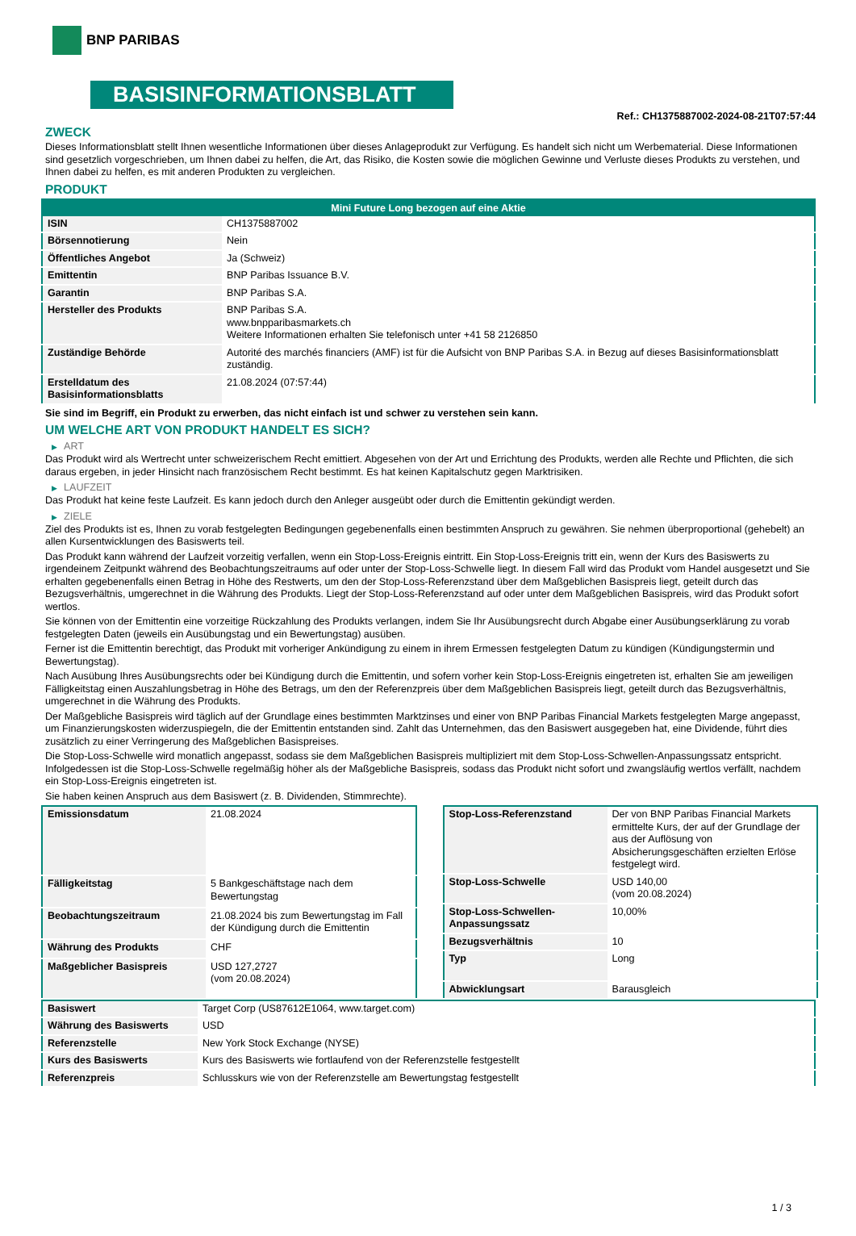BNP PARIBAS
BASISINFORMATIONSBLATT
Ref.: CH1375887002-2024-08-21T07:57:44
ZWECK
Dieses Informationsblatt stellt Ihnen wesentliche Informationen über dieses Anlageprodukt zur Verfügung. Es handelt sich nicht um Werbematerial. Diese Informationen sind gesetzlich vorgeschrieben, um Ihnen dabei zu helfen, die Art, das Risiko, die Kosten sowie die möglichen Gewinne und Verluste dieses Produkts zu verstehen, und Ihnen dabei zu helfen, es mit anderen Produkten zu vergleichen.
PRODUKT
| Mini Future Long bezogen auf eine Aktie | |
| --- | --- |
| ISIN | CH1375887002 |
| Börsennotierung | Nein |
| Öffentliches Angebot | Ja (Schweiz) |
| Emittentin | BNP Paribas Issuance B.V. |
| Garantin | BNP Paribas S.A. |
| Hersteller des Produkts | BNP Paribas S.A. www.bnpparibasmarkets.ch Weitere Informationen erhalten Sie telefonisch unter +41 58 2126850 |
| Zuständige Behörde | Autorité des marchés financiers (AMF) ist für die Aufsicht von BNP Paribas S.A. in Bezug auf dieses Basisinformationsblatt zuständig. |
| Erstelldatum des Basisinformationsblatts | 21.08.2024 (07:57:44) |
Sie sind im Begriff, ein Produkt zu erwerben, das nicht einfach ist und schwer zu verstehen sein kann.
UM WELCHE ART VON PRODUKT HANDELT ES SICH?
▶ ART
Das Produkt wird als Wertrecht unter schweizerischem Recht emittiert. Abgesehen von der Art und Errichtung des Produkts, werden alle Rechte und Pflichten, die sich daraus ergeben, in jeder Hinsicht nach französischem Recht bestimmt. Es hat keinen Kapitalschutz gegen Marktrisiken.
▶ LAUFZEIT
Das Produkt hat keine feste Laufzeit. Es kann jedoch durch den Anleger ausgeübt oder durch die Emittentin gekündigt werden.
▶ ZIELE
Ziel des Produkts ist es, Ihnen zu vorab festgelegten Bedingungen gegebenenfalls einen bestimmten Anspruch zu gewähren. Sie nehmen überproportional (gehebelt) an allen Kursentwicklungen des Basiswerts teil.
Das Produkt kann während der Laufzeit vorzeitig verfallen, wenn ein Stop-Loss-Ereignis eintritt. Ein Stop-Loss-Ereignis tritt ein, wenn der Kurs des Basiswerts zu irgendeinem Zeitpunkt während des Beobachtungszeitraums auf oder unter der Stop-Loss-Schwelle liegt. In diesem Fall wird das Produkt vom Handel ausgesetzt und Sie erhalten gegebenenfalls einen Betrag in Höhe des Restwerts, um den der Stop-Loss-Referenzstand über dem Maßgeblichen Basispreis liegt, geteilt durch das Bezugsverhältnis, umgerechnet in die Währung des Produkts. Liegt der Stop-Loss-Referenzstand auf oder unter dem Maßgeblichen Basispreis, wird das Produkt sofort wertlos.
Sie können von der Emittentin eine vorzeitige Rückzahlung des Produkts verlangen, indem Sie Ihr Ausübungsrecht durch Abgabe einer Ausübungserklärung zu vorab festgelegten Daten (jeweils ein Ausübungstag und ein Bewertungstag) ausüben.
Ferner ist die Emittentin berechtigt, das Produkt mit vorheriger Ankündigung zu einem in ihrem Ermessen festgelegten Datum zu kündigen (Kündigungstermin und Bewertungstag).
Nach Ausübung Ihres Ausübungsrechts oder bei Kündigung durch die Emittentin, und sofern vorher kein Stop-Loss-Ereignis eingetreten ist, erhalten Sie am jeweiligen Fälligkeitstag einen Auszahlungsbetrag in Höhe des Betrags, um den der Referenzpreis über dem Maßgeblichen Basispreis liegt, geteilt durch das Bezugsverhältnis, umgerechnet in die Währung des Produkts.
Der Maßgebliche Basispreis wird täglich auf der Grundlage eines bestimmten Marktzinses und einer von BNP Paribas Financial Markets festgelegten Marge angepasst, um Finanzierungskosten widerzuspiegeln, die der Emittentin entstanden sind. Zahlt das Unternehmen, das den Basiswert ausgegeben hat, eine Dividende, führt dies zusätzlich zu einer Verringerung des Maßgeblichen Basispreises.
Die Stop-Loss-Schwelle wird monatlich angepasst, sodass sie dem Maßgeblichen Basispreis multipliziert mit dem Stop-Loss-Schwellen-Anpassungssatz entspricht. Infolgedessen ist die Stop-Loss-Schwelle regelmäßig höher als der Maßgebliche Basispreis, sodass das Produkt nicht sofort und zwangsläufig wertlos verfällt, nachdem ein Stop-Loss-Ereignis eingetreten ist.
Sie haben keinen Anspruch aus dem Basiswert (z. B. Dividenden, Stimmrechte).
| Emissionsdatum | 21.08.2024 |
| Fälligkeitstag | 5 Bankgeschäftstage nach dem Bewertungstag |
| Beobachtungszeitraum | 21.08.2024 bis zum Bewertungstag im Fall der Kündigung durch die Emittentin |
| Währung des Produkts | CHF |
| Maßgeblicher Basispreis | USD 127,2727 (vom 20.08.2024) |
| Stop-Loss-Referenzstand | Der von BNP Paribas Financial Markets ermittelte Kurs, der auf der Grundlage der aus der Auflösung von Absicherungsgeschäften erzielten Erlöse festgelegt wird. |
| Stop-Loss-Schwelle | USD 140,00 (vom 20.08.2024) |
| Stop-Loss-Schwellen-Anpassungssatz | 10,00% |
| Bezugsverhältnis | 10 |
| Typ | Long |
| Abwicklungsart | Barausgleich |
| Basiswert | Target Corp (US87612E1064, www.target.com) |
| Währung des Basiswerts | USD |
| Referenzstelle | New York Stock Exchange (NYSE) |
| Kurs des Basiswerts | Kurs des Basiswerts wie fortlaufend von der Referenzstelle festgestellt |
| Referenzpreis | Schlusskurs wie von der Referenzstelle am Bewertungstag festgestellt |
1 / 3